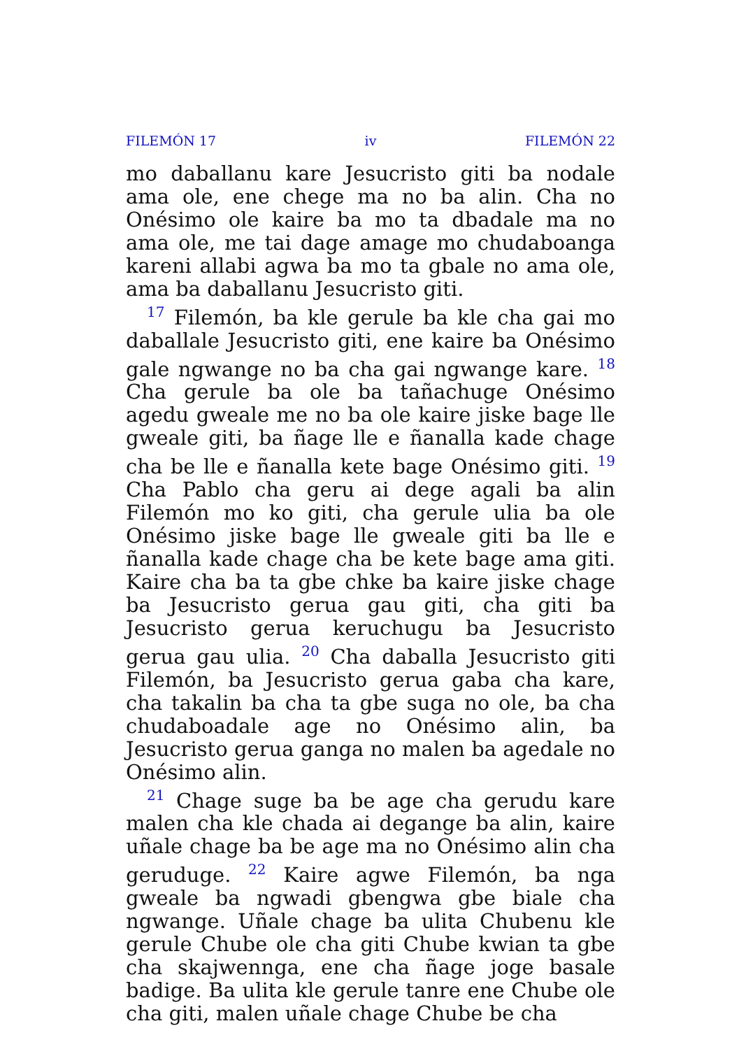FILEMÓN 17 iv FILEMÓN 22
mo daballanu kare Jesucristo giti ba nodale ama ole, ene chege ma no ba alin. Cha no Onésimo ole kaire ba mo ta dbadale ma no ama ole, me tai dage amage mo chudaboanga kareni allabi agwa ba mo ta gbale no ama ole, ama ba daballanu Jesucristo giti.
<sup>17</sup> Filemón, ba kle gerule ba kle cha gai mo daballale Jesucristo giti, ene kaire ba Onésimo gale ngwange no ba cha gai ngwange kare. <sup>18</sup> Cha gerule ba ole ba tañachuge Onésimo agedu gweale me no ba ole kaire jiske bage lle gweale giti, ba ñage lle e ñanalla kade chage cha be lle e ñanalla kete bage Onésimo giti. <sup>19</sup> Cha Pablo cha geru ai dege agali ba alin Filemón mo ko giti, cha gerule ulia ba ole Onésimo jiske bage lle gweale giti ba lle e ñanalla kade chage cha be kete bage ama giti. Kaire cha ba ta gbe chke ba kaire jiske chage ba Jesucristo gerua gau giti, cha giti ba Jesucristo gerua keruchugu ba Jesucristo gerua gau ulia. <sup>20</sup> Cha daballa Jesucristo giti Filemón, ba Jesucristo gerua gaba cha kare, cha takalin ba cha ta gbe suga no ole, ba cha chudaboadale age no Onésimo alin, ba Jesucristo gerua ganga no malen ba agedale no Onésimo alin.
<sup>21</sup> Chage suge ba be age cha gerudu kare malen cha kle chada ai degange ba alin, kaire uñale chage ba be age ma no Onésimo alin cha geruduge. <sup>22</sup> Kaire agwe Filemón, ba nga gweale ba ngwadi gbengwa gbe biale cha ngwange. Uñale chage ba ulita Chubenu kle gerule Chube ole cha giti Chube kwian ta gbe cha skajwennga, ene cha ñage joge basale badige. Ba ulita kle gerule tanre ene Chube ole cha giti, malen uñale chage Chube be cha